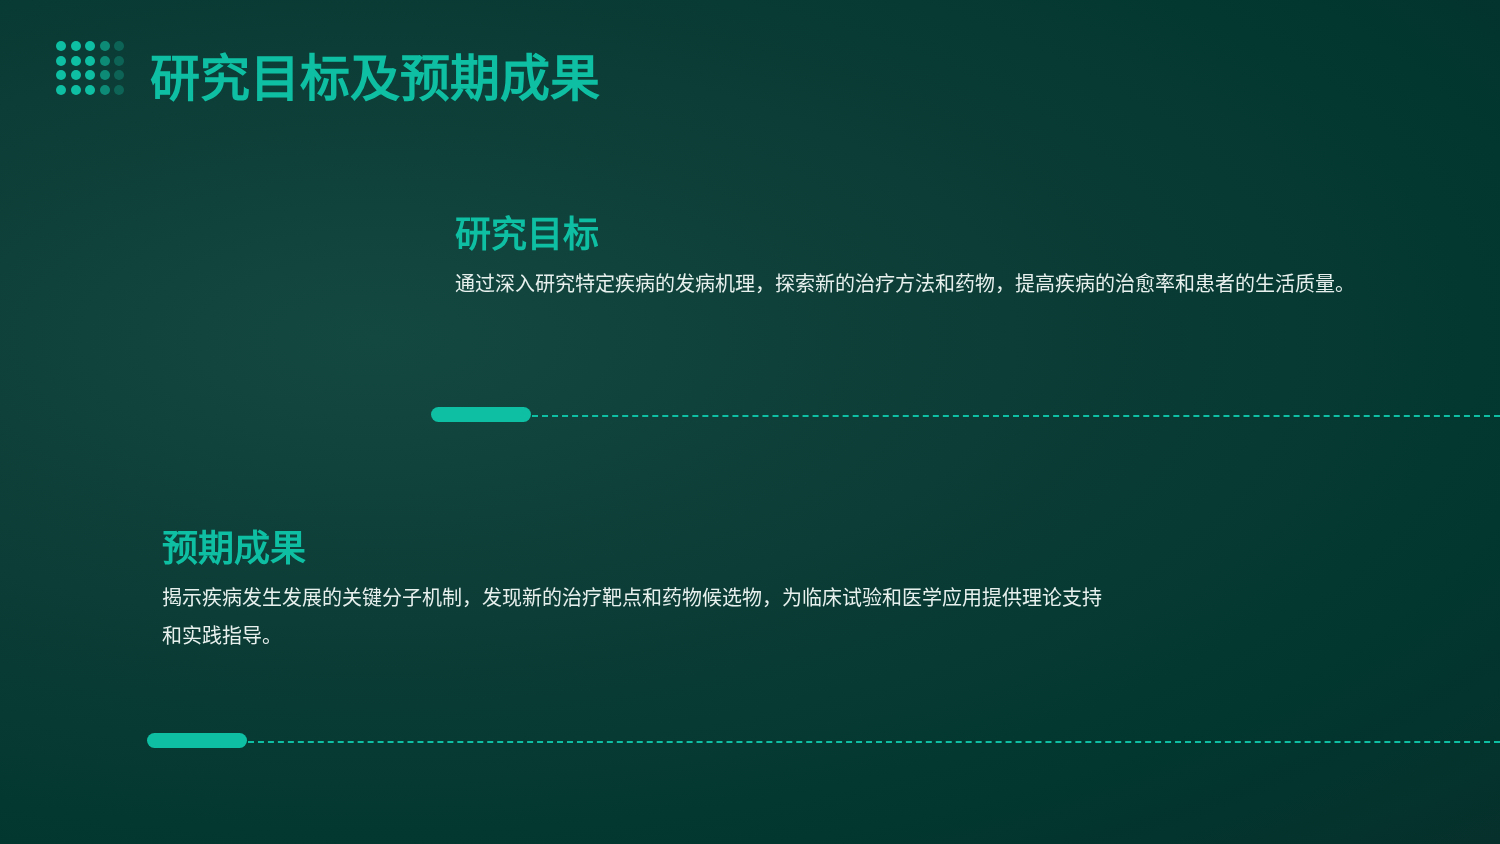研究目标及预期成果
研究目标
通过深入研究特定疾病的发病机理，探索新的治疗方法和药物，提高疾病的治愈率和患者的生活质量。
预期成果
揭示疾病发生发展的关键分子机制，发现新的治疗靶点和药物候选物，为临床试验和医学应用提供理论支持和实践指导。